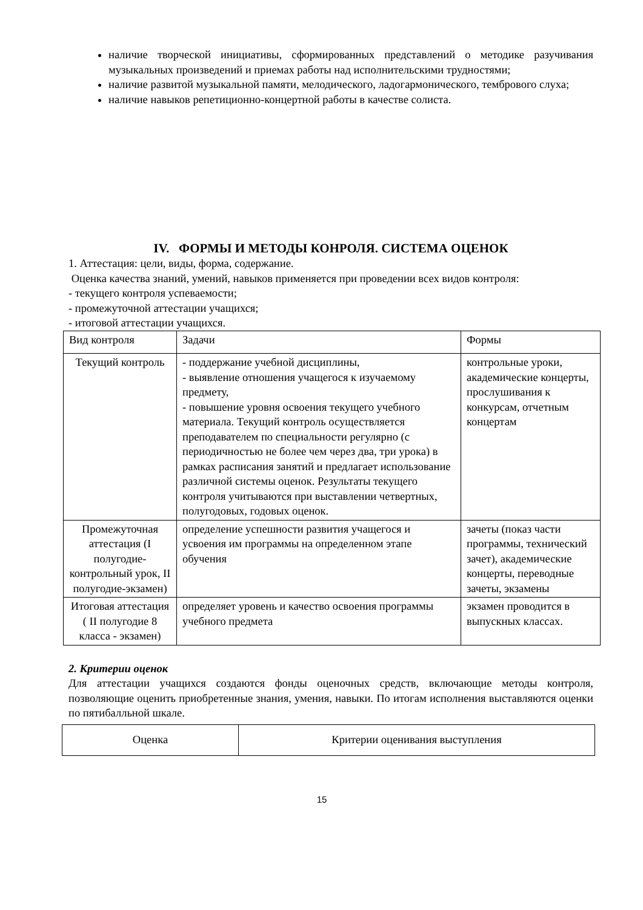наличие творческой инициативы, сформированных представлений о методике разучивания музыкальных произведений и приемах работы над исполнительскими трудностями;
наличие развитой музыкальной памяти, мелодического, ладогармонического, тембрового слуха;
наличие навыков репетиционно-концертной работы в качестве солиста.
IV. ФОРМЫ И МЕТОДЫ КОНРОЛЯ. СИСТЕМА ОЦЕНОК
1. Аттестация: цели, виды, форма, содержание.
Оценка качества знаний, умений, навыков применяется при проведении всех видов контроля:
- текущего контроля успеваемости;
- промежуточной аттестации учащихся;
- итоговой аттестации учащихся.
| Вид контроля | Задачи | Формы |
| --- | --- | --- |
| Текущий контроль | - поддержание учебной дисциплины, - выявление отношения учащегося к изучаемому предмету, - повышение уровня освоения текущего учебного материала. Текущий контроль осуществляется преподавателем по специальности регулярно (с периодичностью не более чем через два, три урока) в рамках расписания занятий и предлагает использование различной системы оценок. Результаты текущего контроля учитываются при выставлении четвертных, полугодовых, годовых оценок. | контрольные уроки, академические концерты, прослушивания к конкурсам, отчетным концертам |
| Промежуточная аттестация (I полугодие-контрольный урок, II полугодие-экзамен) | определение успешности развития учащегося и усвоения им программы на определенном этапе обучения | зачеты (показ части программы, технический зачет), академические концерты, переводные зачеты, экзамены |
| Итоговая аттестация ( II полугодие 8 класса - экзамен) | определяет уровень и качество освоения программы учебного предмета | экзамен проводится в выпускных классах. |
2. Критерии оценок
Для аттестации учащихся создаются фонды оценочных средств, включающие методы контроля, позволяющие оценить приобретенные знания, умения, навыки. По итогам исполнения выставляются оценки по пятибалльной шкале.
| Оценка | Критерии оценивания выступления |
15